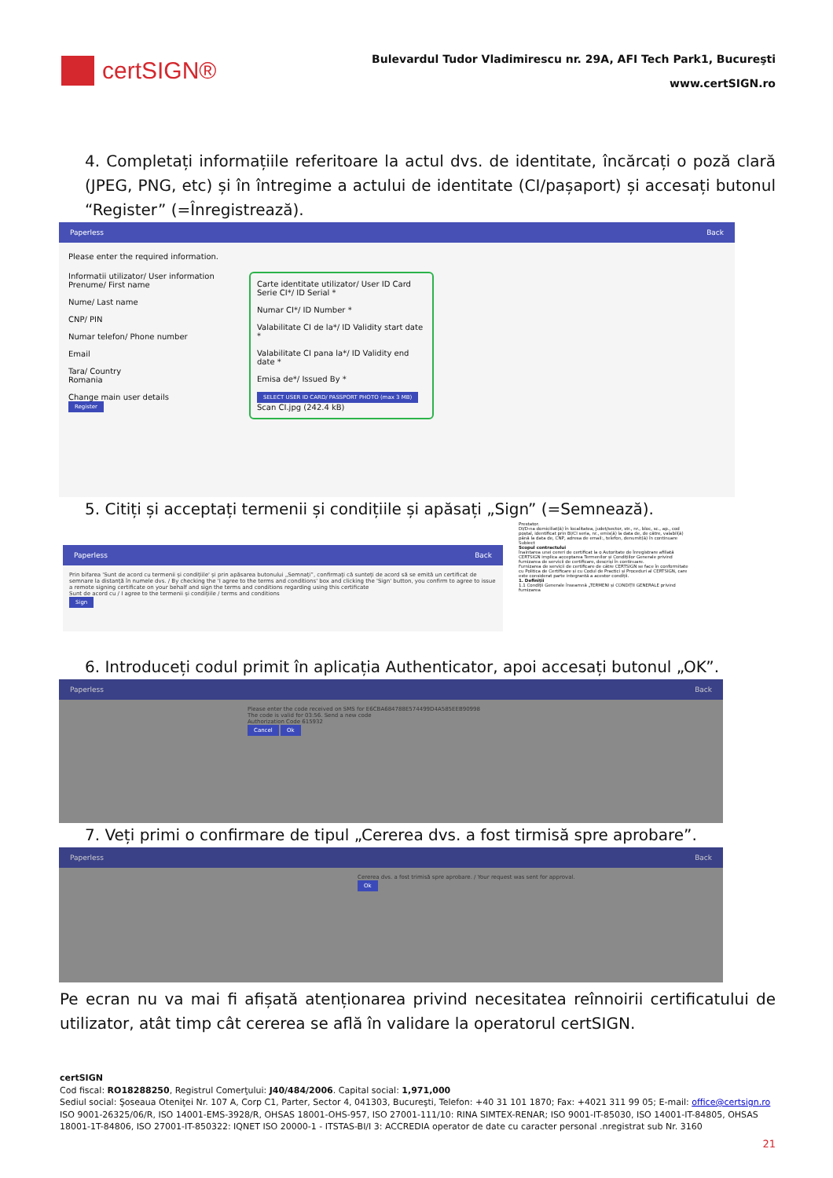certSIGN®
Bulevardul Tudor Vladimirescu nr. 29A, AFI Tech Park1, Bucureşti
www.certSIGN.ro
4. Completați informațiile referitoare la actul dvs. de identitate, încărcați o poză clară (JPEG, PNG, etc) și în întregime a actului de identitate (CI/pașaport) și accesați butonul “Register” (=Înregistrează).
Paperless Back
Please enter the required information.
Informatii utilizator/ User information
Prenume/ First name
Nume/ Last name
CNP/ PIN
Numar telefon/ Phone number
Email
Tara/ Country
Romania
Change main user details
Register
Carte identitate utilizator/ User ID Card
Serie CI*/ ID Serial *
Numar CI*/ ID Number *
Valabilitate CI de la*/ ID Validity start date *
Valabilitate CI pana la*/ ID Validity end date *
Emisa de*/ Issued By *
SELECT USER ID CARD/ PASSPORT PHOTO (max 3 MB)
Scan CI.jpg (242.4 kB)
5. Citiți și acceptați termenii și condițiile și apăsați „Sign” (=Semnează).
Paperless Back
Prin bifarea 'Sunt de acord cu termenii și condițiile' și prin apăsarea butonului „Semnați”, confirmați că sunteți de acord să se emită un certificat de semnare la distanță în numele dvs. / By checking the 'I agree to the terms and conditions' box and clicking the 'Sign' button, you confirm to agree to issue a remote signing certificate on your behalf and sign the terms and conditions regarding using this certificate
Sunt de acord cu / I agree to the termenii și condițiile / terms and conditions
Sign
Prestator.
DI/D-na domiciliat(ă) în localitatea, județ/sector, str., nr., bloc, sc., ap., cod poștal, identificat prin BI/CI seria, nr., emis(ă) la data de, de către, valabil(ă) până la data de, CNP, adresa de email:, telefon, denumit(ă) în continuare Subiect
Scopul contractului
Înaintarea unei cereri de certificat la o Autoritate de Înregistrare afiliată CERTSIGN implica acceptarea Termenilor și Condițiilor Generale privind furnizarea de servicii de certificare, descriși în continuare.
Furnizarea de servicii de certificare de către CERTSIGN se face în conformitate cu Politica de Certificare și cu Codul de Practici și Proceduri al CERTSIGN, care este considerat parte integrantă a acestor condiții.
1. Definiții
1.1 Condiții Generale înseamnă „TERMENI și CONDIȚII GENERALE privind furnizarea
6. Introduceți codul primit în aplicația Authenticator, apoi accesați butonul „OK”.
Paperless Back
Please enter the code received on SMS for E6CBA684788E574499D4A585EEB90998
The code is valid for 03:56. Send a new code
Authorization Code 615932
Cancel Ok
7. Veți primi o confirmare de tipul „Cererea dvs. a fost tirmisă spre aprobare”.
Paperless Back
Cererea dvs. a fost trimisă spre aprobare. / Your request was sent for approval.
Ok
Pe ecran nu va mai fi afișată atenționarea privind necesitatea reînnoirii certificatului de utilizator, atât timp cât cererea se află în validare la operatorul certSIGN.
certSIGN
Cod fiscal: RO18288250, Registrul Comerţului: J40/484/2006. Capital social: 1,971,000
Sediul social: Şoseaua Oteniţei Nr. 107 A, Corp C1, Parter, Sector 4, 041303, Bucureşti, Telefon: +40 31 101 1870; Fax: +4021 311 99 05; E-mail: office@certsign.ro
ISO 9001-26325/06/R, ISO 14001-EMS-3928/R, OHSAS 18001-OHS-957, ISO 27001-111/10: RINA SIMTEX-RENAR; ISO 9001-IT-85030, ISO 14001-IT-84805, OHSAS 18001-1T-84806, ISO 27001-IT-850322: IQNET ISO 20000-1 - ITSTAS-BI/I 3: ACCREDIA operator de date cu caracter personal .nregistrat sub Nr. 3160
21